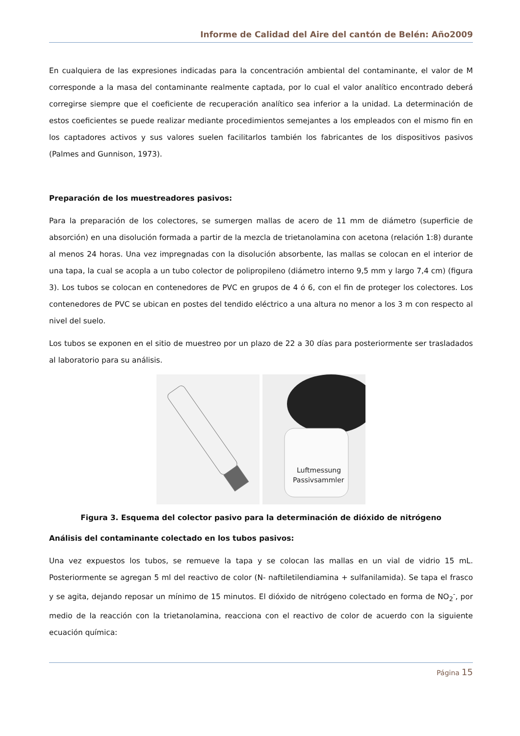Informe de Calidad del Aire del cantón de Belén: Año2009
En cualquiera de las expresiones indicadas para la concentración ambiental del contaminante, el valor de M corresponde a la masa del contaminante realmente captada, por lo cual el valor analítico encontrado deberá corregirse siempre que el coeficiente de recuperación analítico sea inferior a la unidad. La determinación de estos coeficientes se puede realizar mediante procedimientos semejantes a los empleados con el mismo fin en los captadores activos y sus valores suelen facilitarlos también los fabricantes de los dispositivos pasivos (Palmes and Gunnison, 1973).
Preparación de los muestreadores pasivos:
Para la preparación de los colectores, se sumergen mallas de acero de 11 mm de diámetro (superficie de absorción) en una disolución formada a partir de la mezcla de trietanolamina con acetona (relación 1:8) durante al menos 24 horas. Una vez impregnadas con la disolución absorbente, las mallas se colocan en el interior de una tapa, la cual se acopla a un tubo colector de polipropileno (diámetro interno 9,5 mm y largo 7,4 cm) (figura 3). Los tubos se colocan en contenedores de PVC en grupos de 4 ó 6, con el fin de proteger los colectores. Los contenedores de PVC se ubican en postes del tendido eléctrico a una altura no menor a los 3 m con respecto al nivel del suelo.
Los tubos se exponen en el sitio de muestreo por un plazo de 22 a 30 días para posteriormente ser trasladados al laboratorio para su análisis.
Luftmessung
Passivsammler
Figura 3. Esquema del colector pasivo para la determinación de dióxido de nitrógeno
Análisis del contaminante colectado en los tubos pasivos:
Una vez expuestos los tubos, se remueve la tapa y se colocan las mallas en un vial de vidrio 15 mL. Posteriormente se agregan 5 ml del reactivo de color (N- naftiletilendiamina + sulfanilamida). Se tapa el frasco y se agita, dejando reposar un mínimo de 15 minutos. El dióxido de nitrógeno colectado en forma de NO<sub>2</sub><sup>-</sup>, por medio de la reacción con la trietanolamina, reacciona con el reactivo de color de acuerdo con la siguiente ecuación química:
Página 15